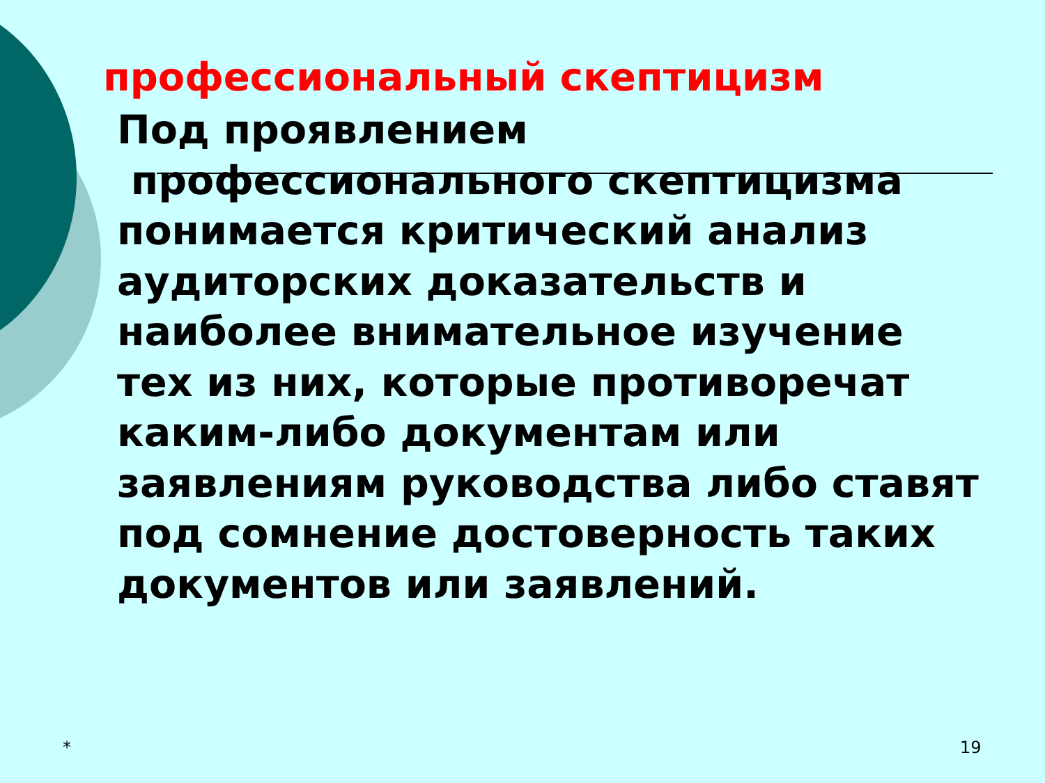профессиональный скептицизм
Под проявлением
профессионального скептицизма понимается критический анализ аудиторских доказательств и наиболее внимательное изучение тех из них, которые противоречат каким-либо документам или заявлениям руководства либо ставят под сомнение достоверность таких документов или заявлений.
* 19